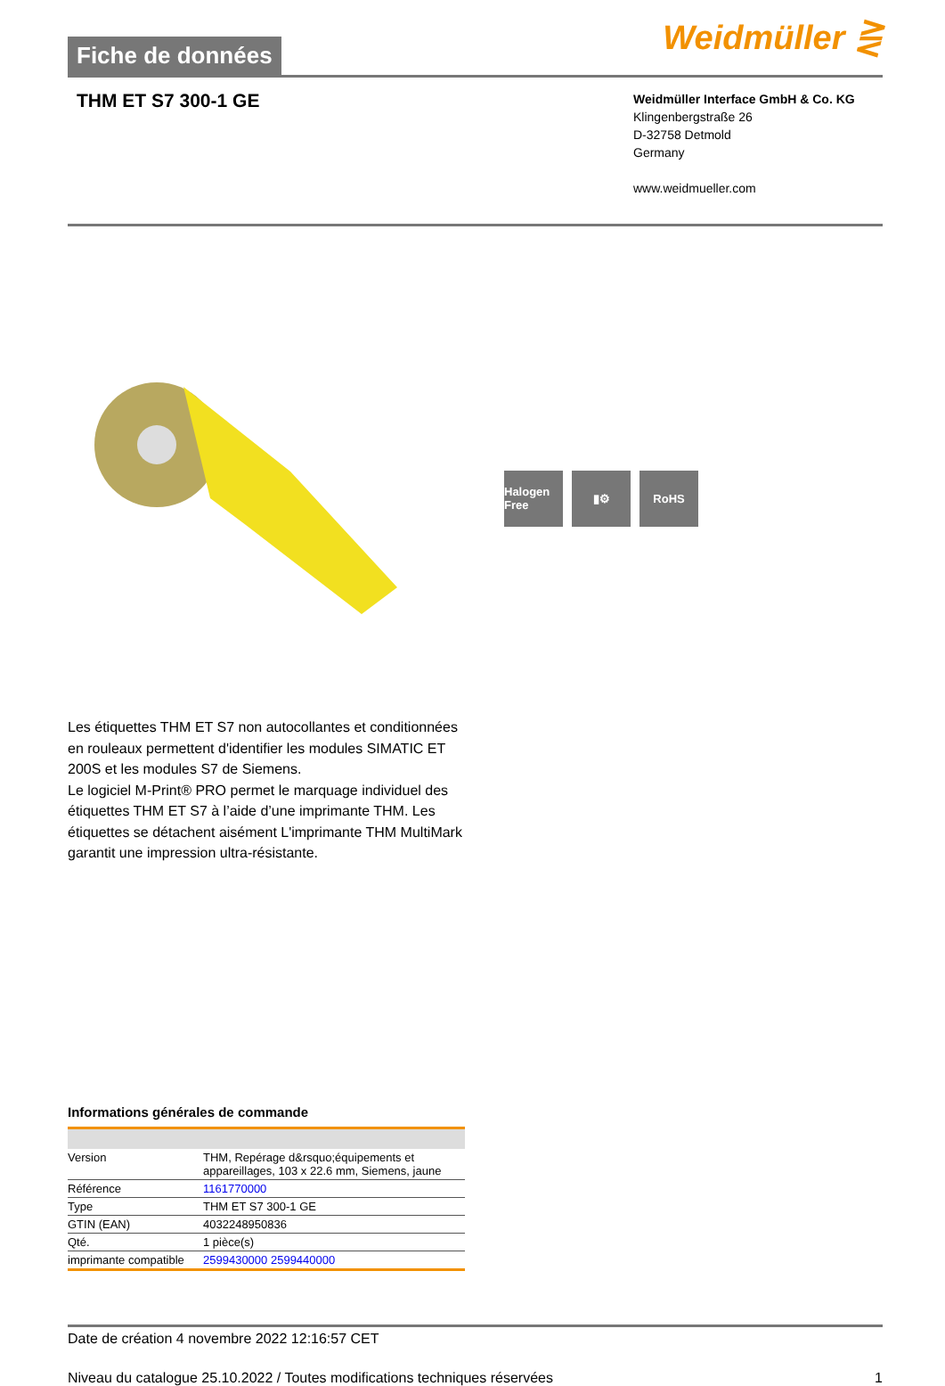Fiche de données
Weidmüller ⋛
THM ET S7 300-1 GE
Weidmüller Interface GmbH & Co. KG
Klingenbergstraße 26
D-32758 Detmold
Germany
www.weidmueller.com
Halogen Free
▮⚙ RoHS
Les étiquettes THM ET S7 non autocollantes et conditionnées en rouleaux permettent d'identifier les modules SIMATIC ET 200S et les modules S7 de Siemens.
Le logiciel M-Print® PRO permet le marquage individuel des étiquettes THM ET S7 à l’aide d’une imprimante THM. Les étiquettes se détachent aisément L'imprimante THM MultiMark garantit une impression ultra-résistante.
Informations générales de commande
| Version | THM, Repérage d&rsquo;équipements et appareillages, 103 x 22.6 mm, Siemens, jaune |
| Référence | 1161770000 |
| Type | THM ET S7 300-1 GE |
| GTIN (EAN) | 4032248950836 |
| Qté. | 1 pièce(s) |
| imprimante compatible | 2599430000 2599440000 |
Date de création 4 novembre 2022 12:16:57 CET
Niveau du catalogue 25.10.2022 / Toutes modifications techniques réservées 1